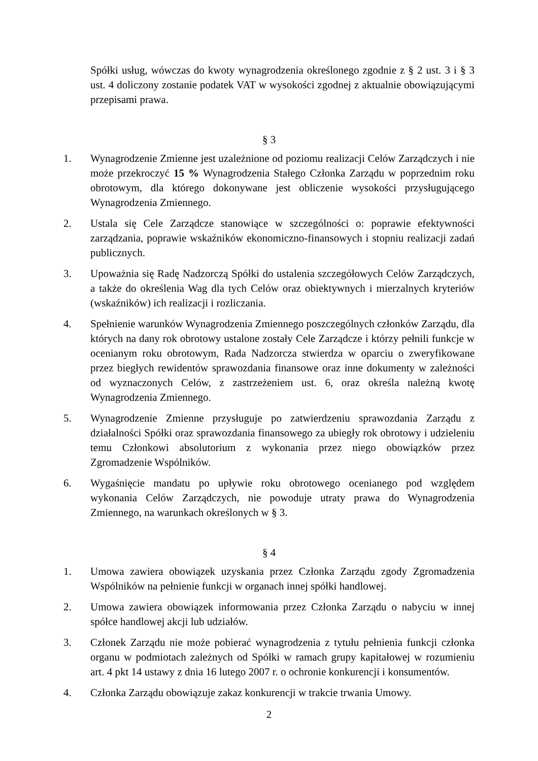Spółki usług, wówczas do kwoty wynagrodzenia określonego zgodnie z § 2 ust. 3 i § 3 ust. 4 doliczony zostanie podatek VAT w wysokości zgodnej z aktualnie obowiązującymi przepisami prawa.
§ 3
1. Wynagrodzenie Zmienne jest uzależnione od poziomu realizacji Celów Zarządczych i nie może przekroczyć 15 % Wynagrodzenia Stałego Członka Zarządu w poprzednim roku obrotowym, dla którego dokonywane jest obliczenie wysokości przysługującego Wynagrodzenia Zmiennego.
2. Ustala się Cele Zarządcze stanowiące w szczególności o: poprawie efektywności zarządzania, poprawie wskaźników ekonomiczno-finansowych i stopniu realizacji zadań publicznych.
3. Upoważnia się Radę Nadzorczą Spółki do ustalenia szczegółowych Celów Zarządczych, a także do określenia Wag dla tych Celów oraz obiektywnych i mierzalnych kryteriów (wskaźników) ich realizacji i rozliczania.
4. Spełnienie warunków Wynagrodzenia Zmiennego poszczególnych członków Zarządu, dla których na dany rok obrotowy ustalone zostały Cele Zarządcze i którzy pełnili funkcje w ocenianym roku obrotowym, Rada Nadzorcza stwierdza w oparciu o zweryfikowane przez biegłych rewidentów sprawozdania finansowe oraz inne dokumenty w zależności od wyznaczonych Celów, z zastrzeżeniem ust. 6, oraz określa należną kwotę Wynagrodzenia Zmiennego.
5. Wynagrodzenie Zmienne przysługuje po zatwierdzeniu sprawozdania Zarządu z działalności Spółki oraz sprawozdania finansowego za ubiegły rok obrotowy i udzieleniu temu Członkowi absolutorium z wykonania przez niego obowiązków przez Zgromadzenie Wspólników.
6. Wygaśnięcie mandatu po upływie roku obrotowego ocenianego pod względem wykonania Celów Zarządczych, nie powoduje utraty prawa do Wynagrodzenia Zmiennego, na warunkach określonych w § 3.
§ 4
1. Umowa zawiera obowiązek uzyskania przez Członka Zarządu zgody Zgromadzenia Wspólników na pełnienie funkcji w organach innej spółki handlowej.
2. Umowa zawiera obowiązek informowania przez Członka Zarządu o nabyciu w innej spółce handlowej akcji lub udziałów.
3. Członek Zarządu nie może pobierać wynagrodzenia z tytułu pełnienia funkcji członka organu w podmiotach zależnych od Spółki w ramach grupy kapitałowej w rozumieniu art. 4 pkt 14 ustawy z dnia 16 lutego 2007 r. o ochronie konkurencji i konsumentów.
4. Członka Zarządu obowiązuje zakaz konkurencji w trakcie trwania Umowy.
2